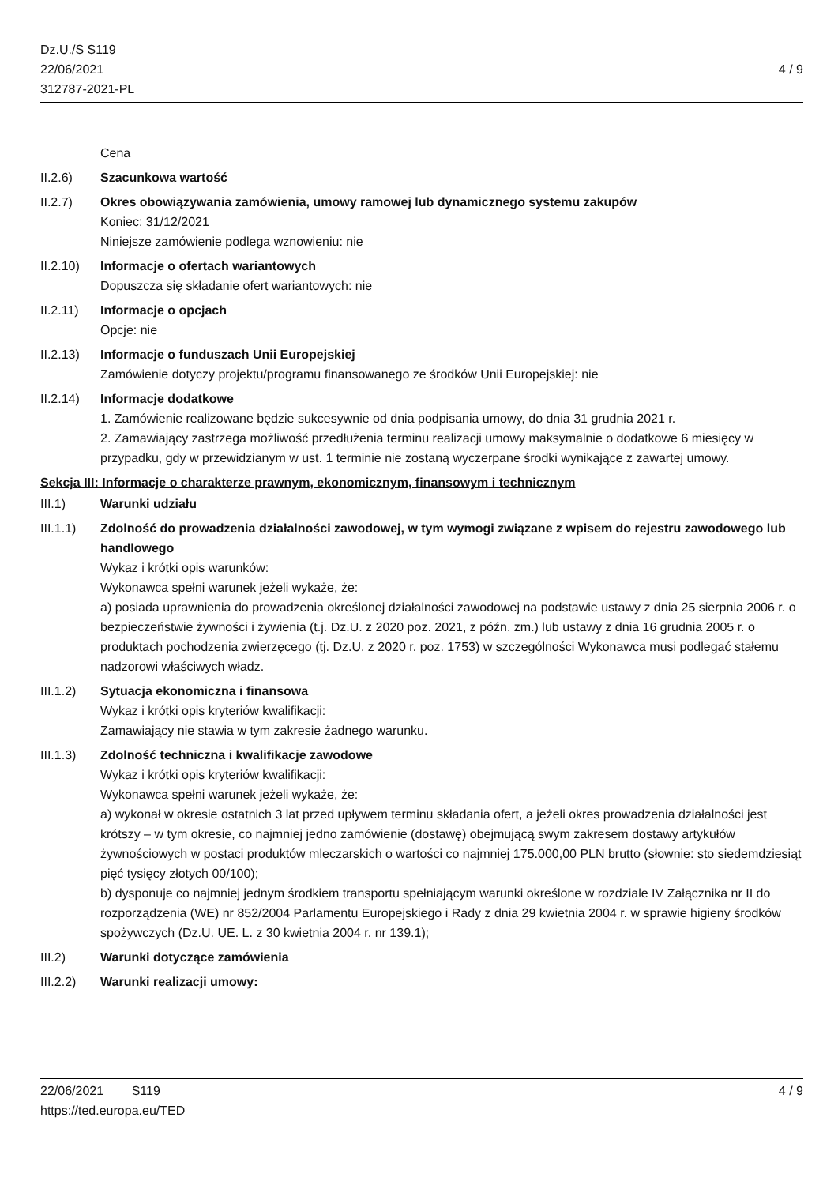Dz.U./S S119
22/06/2021
312787-2021-PL
4 / 9
Cena
II.2.6) Szacunkowa wartość
II.2.7) Okres obowiązywania zamówienia, umowy ramowej lub dynamicznego systemu zakupów
Koniec: 31/12/2021
Niniejsze zamówienie podlega wznowieniu: nie
II.2.10)
Informacje o ofertach wariantowych
Dopuszcza się składanie ofert wariantowych: nie
II.2.11)
Informacje o opcjach
Opcje: nie
II.2.13)
Informacje o funduszach Unii Europejskiej
Zamówienie dotyczy projektu/programu finansowanego ze środków Unii Europejskiej: nie
II.2.14)
Informacje dodatkowe
1. Zamówienie realizowane będzie sukcesywnie od dnia podpisania umowy, do dnia 31 grudnia 2021 r.
2. Zamawiający zastrzega możliwość przedłużenia terminu realizacji umowy maksymalnie o dodatkowe 6 miesięcy w przypadku, gdy w przewidzianym w ust. 1 terminie nie zostaną wyczerpane środki wynikające z zawartej umowy.
Sekcja III: Informacje o charakterze prawnym, ekonomicznym, finansowym i technicznym
III.1) Warunki udziału
III.1.1)
Zdolność do prowadzenia działalności zawodowej, w tym wymogi związane z wpisem do rejestru zawodowego lub handlowego
Wykaz i krótki opis warunków:
Wykonawca spełni warunek jeżeli wykaże, że:
a) posiada uprawnienia do prowadzenia określonej działalności zawodowej na podstawie ustawy z dnia 25 sierpnia 2006 r. o bezpieczeństwie żywności i żywienia (t.j. Dz.U. z 2020 poz. 2021, z późn. zm.) lub ustawy z dnia 16 grudnia 2005 r. o produktach pochodzenia zwierzęcego (tj. Dz.U. z 2020 r. poz. 1753) w szczególności Wykonawca musi podlegać stałemu nadzorowi właściwych władz.
III.1.2)
Sytuacja ekonomiczna i finansowa
Wykaz i krótki opis kryteriów kwalifikacji:
Zamawiający nie stawia w tym zakresie żadnego warunku.
III.1.3)
Zdolność techniczna i kwalifikacje zawodowe
Wykaz i krótki opis kryteriów kwalifikacji:
Wykonawca spełni warunek jeżeli wykaże, że:
a) wykonał w okresie ostatnich 3 lat przed upływem terminu składania ofert, a jeżeli okres prowadzenia działalności jest krótszy – w tym okresie, co najmniej jedno zamówienie (dostawę) obejmującą swym zakresem dostawy artykułów żywnościowych w postaci produktów mleczarskich o wartości co najmniej 175.000,00 PLN brutto (słownie: sto siedemdziesiąt pięć tysięcy złotych 00/100);
b) dysponuje co najmniej jednym środkiem transportu spełniającym warunki określone w rozdziale IV Załącznika nr II do rozporządzenia (WE) nr 852/2004 Parlamentu Europejskiego i Rady z dnia 29 kwietnia 2004 r. w sprawie higieny środków spożywczych (Dz.U. UE. L. z 30 kwietnia 2004 r. nr 139.1);
III.2) Warunki dotyczące zamówienia
III.2.2)
Warunki realizacji umowy:
22/06/2021 S119 4 / 9
https://ted.europa.eu/TED